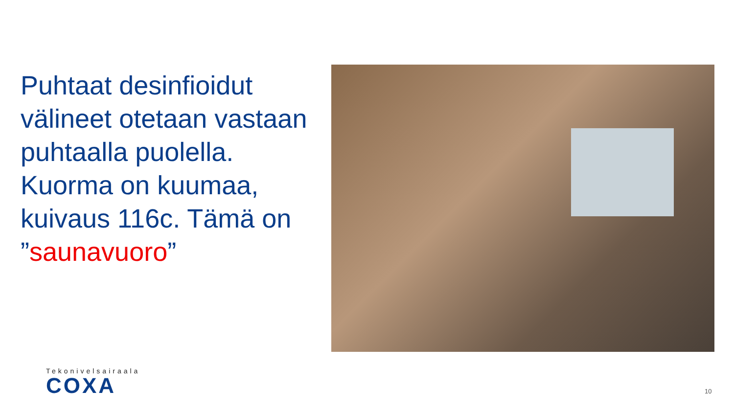Puhtaat desinfioidut välineet otetaan vastaan puhtaalla puolella. Kuorma on kuumaa, kuivaus 116c. Tämä on ”saunavuoro”
Tekonivelsairaala
COXA
10